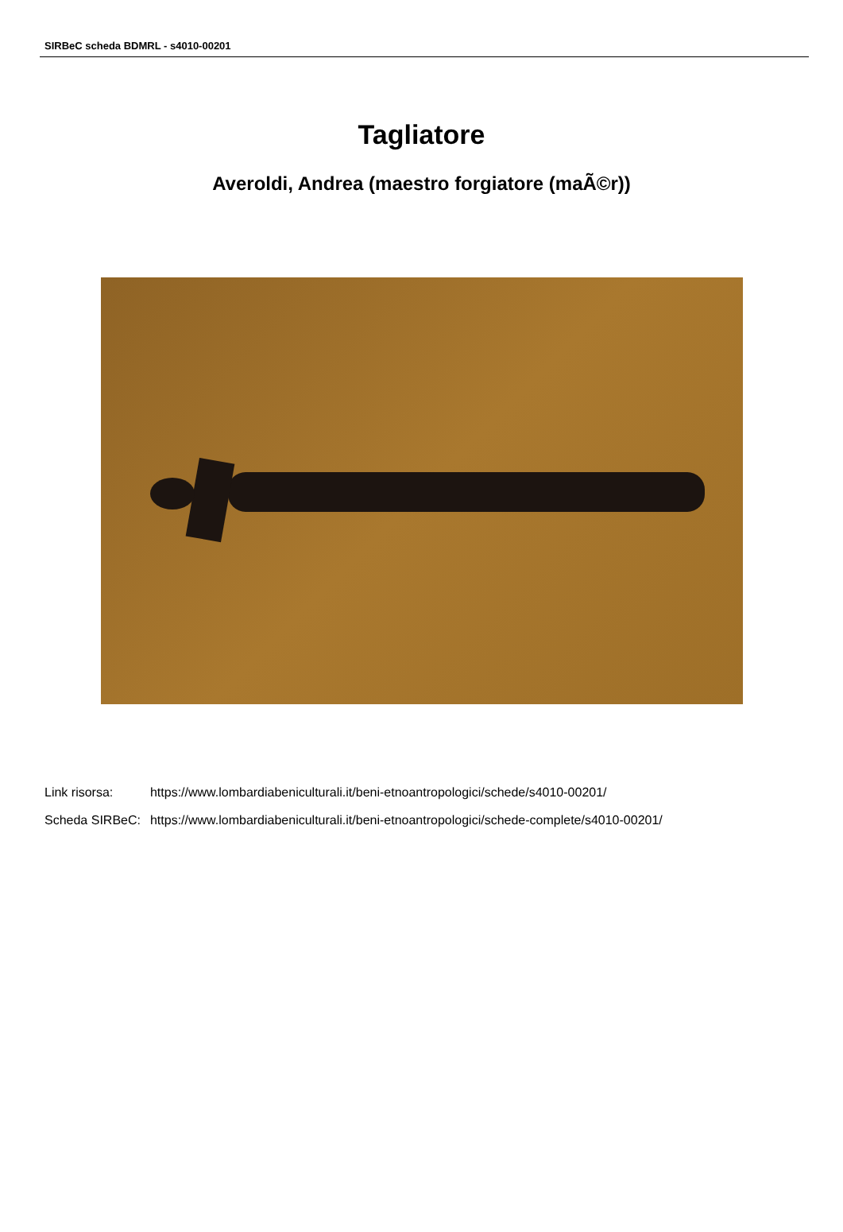SIRBeC scheda BDMRL - s4010-00201
Tagliatore
Averoldi, Andrea (maestro forgiatore (maÃ©r))
| Link risorsa: | https://www.lombardiabeniculturali.it/beni-etnoantropologici/schede/s4010-00201/ |
| Scheda SIRBeC: | https://www.lombardiabeniculturali.it/beni-etnoantropologici/schede-complete/s4010-00201/ |